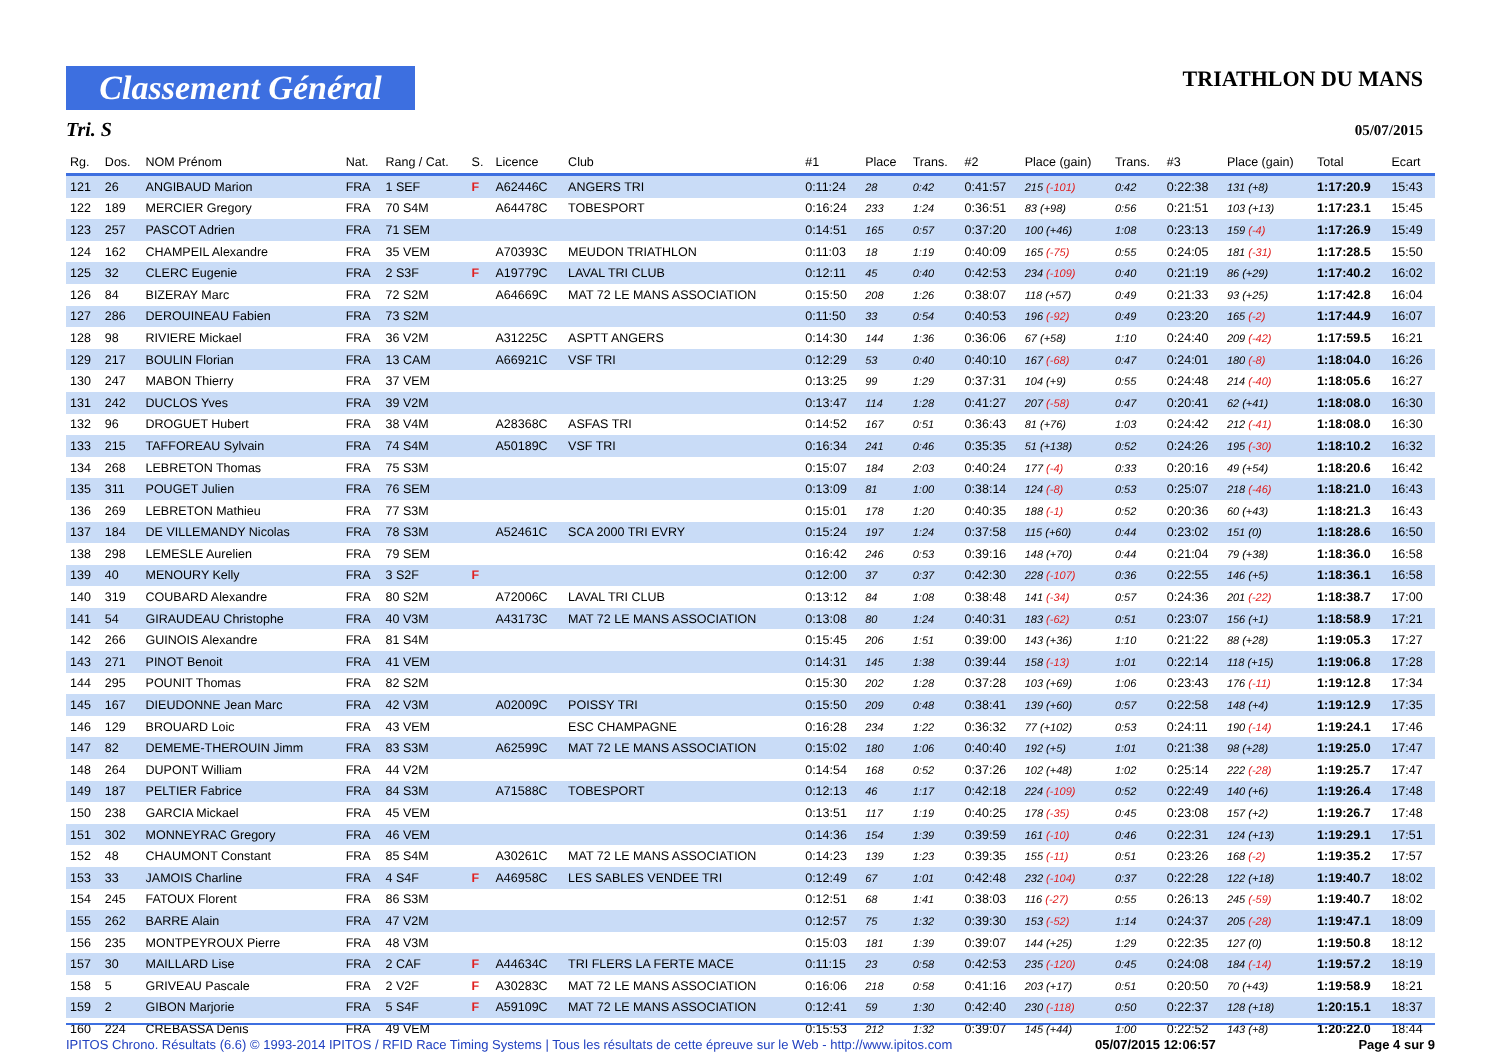Classement Général
TRIATHLON DU MANS
Tri. S 05/07/2015
| Rg. | Dos. | NOM Prénom | Nat. | Rang / Cat. | S. | Licence | Club | #1 | Place | Trans. | #2 | Place (gain) | Trans. | #3 | Place (gain) | Total | Ecart |
| --- | --- | --- | --- | --- | --- | --- | --- | --- | --- | --- | --- | --- | --- | --- | --- | --- | --- |
| 121 | 26 | ANGIBAUD Marion | FRA | 1 SEF | F | A62446C | ANGERS TRI | 0:11:24 | 28 | 0:42 | 0:41:57 | 215 (-101) | 0:42 | 0:22:38 | 131 (+8) | 1:17:20.9 | 15:43 |
| 122 | 189 | MERCIER Gregory | FRA | 70 S4M | | A64478C | TOBESPORT | 0:16:24 | 233 | 1:24 | 0:36:51 | 83 (+98) | 0:56 | 0:21:51 | 103 (+13) | 1:17:23.1 | 15:45 |
| 123 | 257 | PASCOT Adrien | FRA | 71 SEM | | | | 0:14:51 | 165 | 0:57 | 0:37:20 | 100 (+46) | 1:08 | 0:23:13 | 159 (-4) | 1:17:26.9 | 15:49 |
| 124 | 162 | CHAMPEIL Alexandre | FRA | 35 VEM | | A70393C | MEUDON TRIATHLON | 0:11:03 | 18 | 1:19 | 0:40:09 | 165 (-75) | 0:55 | 0:24:05 | 181 (-31) | 1:17:28.5 | 15:50 |
| 125 | 32 | CLERC Eugenie | FRA | 2 S3F | F | A19779C | LAVAL TRI CLUB | 0:12:11 | 45 | 0:40 | 0:42:53 | 234 (-109) | 0:40 | 0:21:19 | 86 (+29) | 1:17:40.2 | 16:02 |
| 126 | 84 | BIZERAY Marc | FRA | 72 S2M | | A64669C | MAT 72 LE MANS ASSOCIATION | 0:15:50 | 208 | 1:26 | 0:38:07 | 118 (+57) | 0:49 | 0:21:33 | 93 (+25) | 1:17:42.8 | 16:04 |
| 127 | 286 | DEROUINEAU Fabien | FRA | 73 S2M | | | | 0:11:50 | 33 | 0:54 | 0:40:53 | 196 (-92) | 0:49 | 0:23:20 | 165 (-2) | 1:17:44.9 | 16:07 |
| 128 | 98 | RIVIERE Mickael | FRA | 36 V2M | | A31225C | ASPTT ANGERS | 0:14:30 | 144 | 1:36 | 0:36:06 | 67 (+58) | 1:10 | 0:24:40 | 209 (-42) | 1:17:59.5 | 16:21 |
| 129 | 217 | BOULIN Florian | FRA | 13 CAM | | A66921C | VSF TRI | 0:12:29 | 53 | 0:40 | 0:40:10 | 167 (-68) | 0:47 | 0:24:01 | 180 (-8) | 1:18:04.0 | 16:26 |
| 130 | 247 | MABON Thierry | FRA | 37 VEM | | | | 0:13:25 | 99 | 1:29 | 0:37:31 | 104 (+9) | 0:55 | 0:24:48 | 214 (-40) | 1:18:05.6 | 16:27 |
| 131 | 242 | DUCLOS Yves | FRA | 39 V2M | | | | 0:13:47 | 114 | 1:28 | 0:41:27 | 207 (-58) | 0:47 | 0:20:41 | 62 (+41) | 1:18:08.0 | 16:30 |
| 132 | 96 | DROGUET Hubert | FRA | 38 V4M | | A28368C | ASFAS TRI | 0:14:52 | 167 | 0:51 | 0:36:43 | 81 (+76) | 1:03 | 0:24:42 | 212 (-41) | 1:18:08.0 | 16:30 |
| 133 | 215 | TAFFOREAU Sylvain | FRA | 74 S4M | | A50189C | VSF TRI | 0:16:34 | 241 | 0:46 | 0:35:35 | 51 (+138) | 0:52 | 0:24:26 | 195 (-30) | 1:18:10.2 | 16:32 |
| 134 | 268 | LEBRETON Thomas | FRA | 75 S3M | | | | 0:15:07 | 184 | 2:03 | 0:40:24 | 177 (-4) | 0:33 | 0:20:16 | 49 (+54) | 1:18:20.6 | 16:42 |
| 135 | 311 | POUGET Julien | FRA | 76 SEM | | | | 0:13:09 | 81 | 1:00 | 0:38:14 | 124 (-8) | 0:53 | 0:25:07 | 218 (-46) | 1:18:21.0 | 16:43 |
| 136 | 269 | LEBRETON Mathieu | FRA | 77 S3M | | | | 0:15:01 | 178 | 1:20 | 0:40:35 | 188 (-1) | 0:52 | 0:20:36 | 60 (+43) | 1:18:21.3 | 16:43 |
| 137 | 184 | DE VILLEMANDY Nicolas | FRA | 78 S3M | | A52461C | SCA 2000 TRI EVRY | 0:15:24 | 197 | 1:24 | 0:37:58 | 115 (+60) | 0:44 | 0:23:02 | 151 (0) | 1:18:28.6 | 16:50 |
| 138 | 298 | LEMESLE Aurelien | FRA | 79 SEM | | | | 0:16:42 | 246 | 0:53 | 0:39:16 | 148 (+70) | 0:44 | 0:21:04 | 79 (+38) | 1:18:36.0 | 16:58 |
| 139 | 40 | MENOURY Kelly | FRA | 3 S2F | F | | | 0:12:00 | 37 | 0:37 | 0:42:30 | 228 (-107) | 0:36 | 0:22:55 | 146 (+5) | 1:18:36.1 | 16:58 |
| 140 | 319 | COUBARD Alexandre | FRA | 80 S2M | | A72006C | LAVAL TRI CLUB | 0:13:12 | 84 | 1:08 | 0:38:48 | 141 (-34) | 0:57 | 0:24:36 | 201 (-22) | 1:18:38.7 | 17:00 |
| 141 | 54 | GIRAUDEAU Christophe | FRA | 40 V3M | | A43173C | MAT 72 LE MANS ASSOCIATION | 0:13:08 | 80 | 1:24 | 0:40:31 | 183 (-62) | 0:51 | 0:23:07 | 156 (+1) | 1:18:58.9 | 17:21 |
| 142 | 266 | GUINOIS Alexandre | FRA | 81 S4M | | | | 0:15:45 | 206 | 1:51 | 0:39:00 | 143 (+36) | 1:10 | 0:21:22 | 88 (+28) | 1:19:05.3 | 17:27 |
| 143 | 271 | PINOT Benoit | FRA | 41 VEM | | | | 0:14:31 | 145 | 1:38 | 0:39:44 | 158 (-13) | 1:01 | 0:22:14 | 118 (+15) | 1:19:06.8 | 17:28 |
| 144 | 295 | POUNIT Thomas | FRA | 82 S2M | | | | 0:15:30 | 202 | 1:28 | 0:37:28 | 103 (+69) | 1:06 | 0:23:43 | 176 (-11) | 1:19:12.8 | 17:34 |
| 145 | 167 | DIEUDONNE Jean Marc | FRA | 42 V3M | | A02009C | POISSY TRI | 0:15:50 | 209 | 0:48 | 0:38:41 | 139 (+60) | 0:57 | 0:22:58 | 148 (+4) | 1:19:12.9 | 17:35 |
| 146 | 129 | BROUARD Loic | FRA | 43 VEM | | | ESC CHAMPAGNE | 0:16:28 | 234 | 1:22 | 0:36:32 | 77 (+102) | 0:53 | 0:24:11 | 190 (-14) | 1:19:24.1 | 17:46 |
| 147 | 82 | DEMEME-THEROUIN Jimm | FRA | 83 S3M | | A62599C | MAT 72 LE MANS ASSOCIATION | 0:15:02 | 180 | 1:06 | 0:40:40 | 192 (+5) | 1:01 | 0:21:38 | 98 (+28) | 1:19:25.0 | 17:47 |
| 148 | 264 | DUPONT William | FRA | 44 V2M | | | | 0:14:54 | 168 | 0:52 | 0:37:26 | 102 (+48) | 1:02 | 0:25:14 | 222 (-28) | 1:19:25.7 | 17:47 |
| 149 | 187 | PELTIER Fabrice | FRA | 84 S3M | | A71588C | TOBESPORT | 0:12:13 | 46 | 1:17 | 0:42:18 | 224 (-109) | 0:52 | 0:22:49 | 140 (+6) | 1:19:26.4 | 17:48 |
| 150 | 238 | GARCIA Mickael | FRA | 45 VEM | | | | 0:13:51 | 117 | 1:19 | 0:40:25 | 178 (-35) | 0:45 | 0:23:08 | 157 (+2) | 1:19:26.7 | 17:48 |
| 151 | 302 | MONNEYRAC Gregory | FRA | 46 VEM | | | | 0:14:36 | 154 | 1:39 | 0:39:59 | 161 (-10) | 0:46 | 0:22:31 | 124 (+13) | 1:19:29.1 | 17:51 |
| 152 | 48 | CHAUMONT Constant | FRA | 85 S4M | | A30261C | MAT 72 LE MANS ASSOCIATION | 0:14:23 | 139 | 1:23 | 0:39:35 | 155 (-11) | 0:51 | 0:23:26 | 168 (-2) | 1:19:35.2 | 17:57 |
| 153 | 33 | JAMOIS Charline | FRA | 4 S4F | F | A46958C | LES SABLES VENDEE TRI | 0:12:49 | 67 | 1:01 | 0:42:48 | 232 (-104) | 0:37 | 0:22:28 | 122 (+18) | 1:19:40.7 | 18:02 |
| 154 | 245 | FATOUX Florent | FRA | 86 S3M | | | | 0:12:51 | 68 | 1:41 | 0:38:03 | 116 (-27) | 0:55 | 0:26:13 | 245 (-59) | 1:19:40.7 | 18:02 |
| 155 | 262 | BARRE Alain | FRA | 47 V2M | | | | 0:12:57 | 75 | 1:32 | 0:39:30 | 153 (-52) | 1:14 | 0:24:37 | 205 (-28) | 1:19:47.1 | 18:09 |
| 156 | 235 | MONTPEYROUX Pierre | FRA | 48 V3M | | | | 0:15:03 | 181 | 1:39 | 0:39:07 | 144 (+25) | 1:29 | 0:22:35 | 127 (0) | 1:19:50.8 | 18:12 |
| 157 | 30 | MAILLARD Lise | FRA | 2 CAF | F | A44634C | TRI FLERS LA FERTE MACE | 0:11:15 | 23 | 0:58 | 0:42:53 | 235 (-120) | 0:45 | 0:24:08 | 184 (-14) | 1:19:57.2 | 18:19 |
| 158 | 5 | GRIVEAU Pascale | FRA | 2 V2F | F | A30283C | MAT 72 LE MANS ASSOCIATION | 0:16:06 | 218 | 0:58 | 0:41:16 | 203 (+17) | 0:51 | 0:20:50 | 70 (+43) | 1:19:58.9 | 18:21 |
| 159 | 2 | GIBON Marjorie | FRA | 5 S4F | F | A59109C | MAT 72 LE MANS ASSOCIATION | 0:12:41 | 59 | 1:30 | 0:42:40 | 230 (-118) | 0:50 | 0:22:37 | 128 (+18) | 1:20:15.1 | 18:37 |
| 160 | 224 | CREBASSA Denis | FRA | 49 VEM | | | | 0:15:53 | 212 | 1:32 | 0:39:07 | 145 (+44) | 1:00 | 0:22:52 | 143 (+8) | 1:20:22.0 | 18:44 |
IPITOS Chrono. Résultats (6.6) © 1993-2014 IPITOS / RFID Race Timing Systems | Tous les résultats de cette épreuve sur le Web - http://www.ipitos.com 05/07/2015 12:06:57 Page 4 sur 9